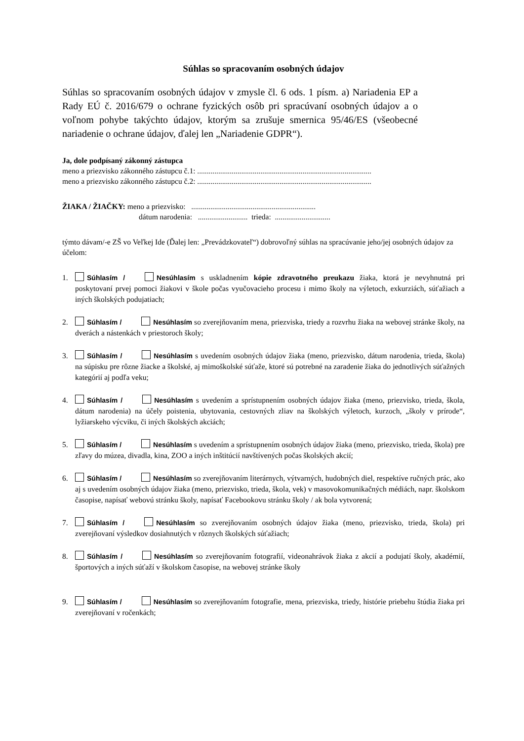Súhlas so spracovaním osobných údajov
Súhlas so spracovaním osobných údajov v zmysle čl. 6 ods. 1 písm. a) Nariadenia EP a Rady EÚ č. 2016/679 o ochrane fyzických osôb pri spracúvaní osobných údajov a o voľnom pohybe takýchto údajov, ktorým sa zrušuje smernica 95/46/ES (všeobecné nariadenie o ochrane údajov, ďalej len „Nariadenie GDPR“).
Ja, dole podpísaný zákonný zástupca
meno a priezvisko zákonného zástupcu č.1: ...........................................................................................
meno a priezvisko zákonného zástupcu č.2: ...........................................................................................
ŽIAKA / ŽIAČKY: meno a priezvisko: .................................................................
dátum narodenia: .......................... trieda: .............................
týmto dávam/-e ZŠ vo Veľkej Ide (Ďalej len: „Prevádzkovateľ“) dobrovoľný súhlas na spracúvanie jeho/jej osobných údajov za účelom:
1. Súhlasím / Nesúhlasím s uskladnením kópie zdravotného preukazu žiaka, ktorá je nevyhnutná pri poskytovaní prvej pomoci žiakovi v škole počas vyučovacieho procesu i mimo školy na výletoch, exkurziách, súťažiach a iných školských podujatiach;
2. Súhlasím / Nesúhlasím so zverejňovaním mena, priezviska, triedy a rozvrhu žiaka na webovej stránke školy, na dverách a nástenkách v priestoroch školy;
3. Súhlasím / Nesúhlasím s uvedením osobných údajov žiaka (meno, priezvisko, dátum narodenia, trieda, škola) na súpisku pre rôzne žiacke a školské, aj mimoškolské súťaže, ktoré sú potrebné na zaradenie žiaka do jednotlivých súťažných kategórií aj podľa veku;
4. Súhlasím / Nesúhlasím s uvedením a sprístupnením osobných údajov žiaka (meno, priezvisko, trieda, škola, dátum narodenia) na účely poistenia, ubytovania, cestovných zliav na školských výletoch, kurzoch, „školy v prírode“, lyžiarskeho výcviku, či iných školských akciách;
5. Súhlasím / Nesúhlasím s uvedením a sprístupnením osobných údajov žiaka (meno, priezvisko, trieda, škola) pre zľavy do múzea, divadla, kina, ZOO a iných inštitúcií navštívených počas školských akcií;
6. Súhlasím / Nesúhlasím so zverejňovaním literárnych, výtvarných, hudobných diel, respektíve ručných prác, ako aj s uvedením osobných údajov žiaka (meno, priezvisko, trieda, škola, vek) v masovokomunikačných médiách, napr. školskom časopise, napísať webovú stránku školy, napísať Facebookovu stránku školy / ak bola vytvorená;
7. Súhlasím / Nesúhlasím so zverejňovaním osobných údajov žiaka (meno, priezvisko, trieda, škola) pri zverejňovaní výsledkov dosiahnutých v rôznych školských súťažiach;
8. Súhlasím / Nesúhlasím so zverejňovaním fotografií, videonahrávok žiaka z akcií a podujatí školy, akadémií, športových a iných súťaží v školskom časopise, na webovej stránke školy
9. Súhlasím / Nesúhlasím so zverejňovaním fotografie, mena, priezviska, triedy, histórie priebehu štúdia žiaka pri zverejňovaní v ročenkách;